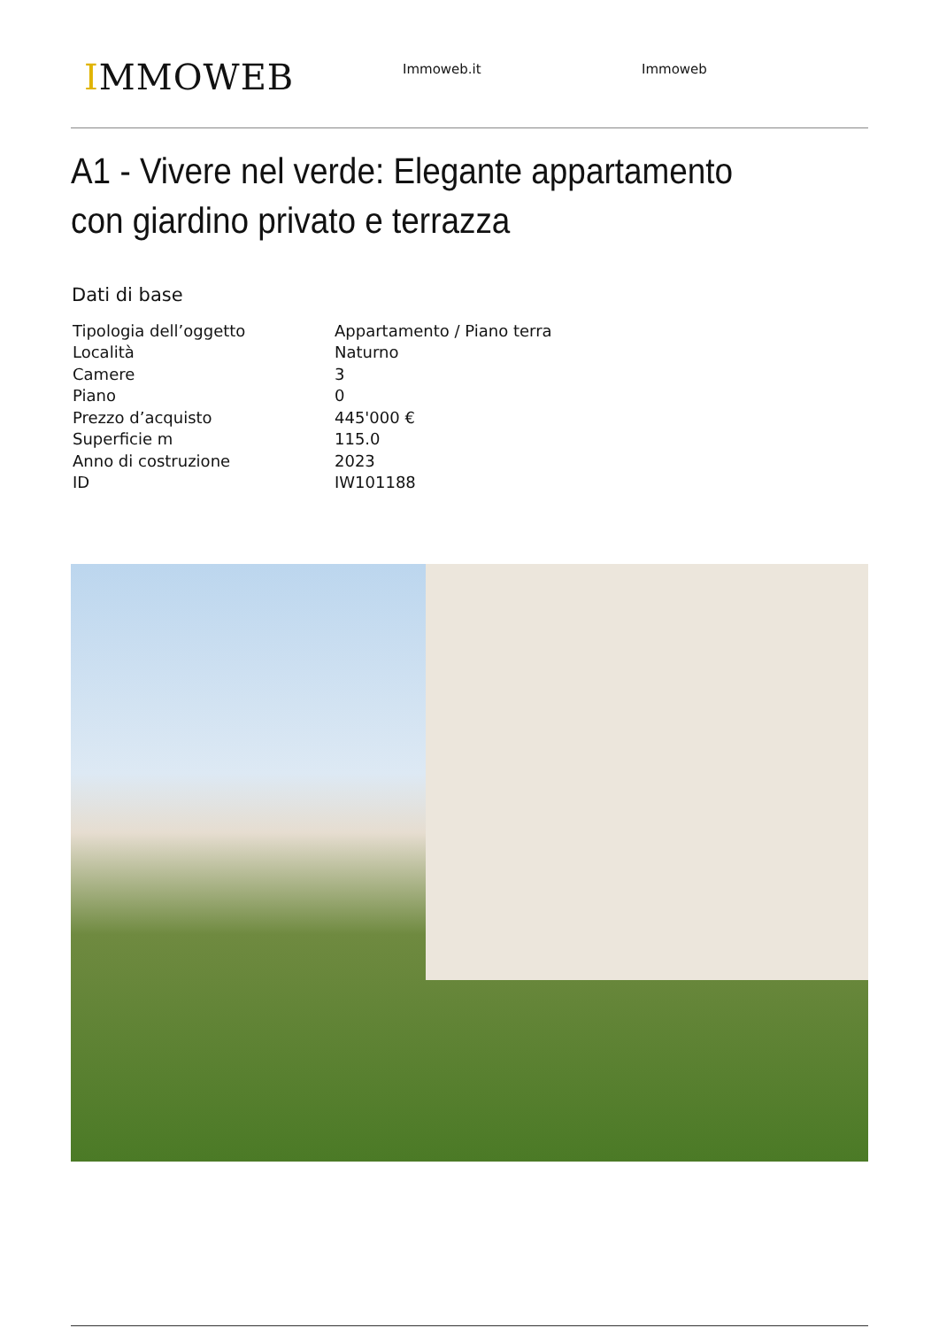IMMOWEB
Immoweb.it Immoweb
A1 - Vivere nel verde: Elegante appartamento con giardino privato e terrazza
Dati di base
| Tipologia dell’oggetto | Appartamento / Piano terra |
| Località | Naturno |
| Camere | 3 |
| Piano | 0 |
| Prezzo d’acquisto | 445'000 € |
| Superficie m | 115.0 |
| Anno di costruzione | 2023 |
| ID | IW101188 |